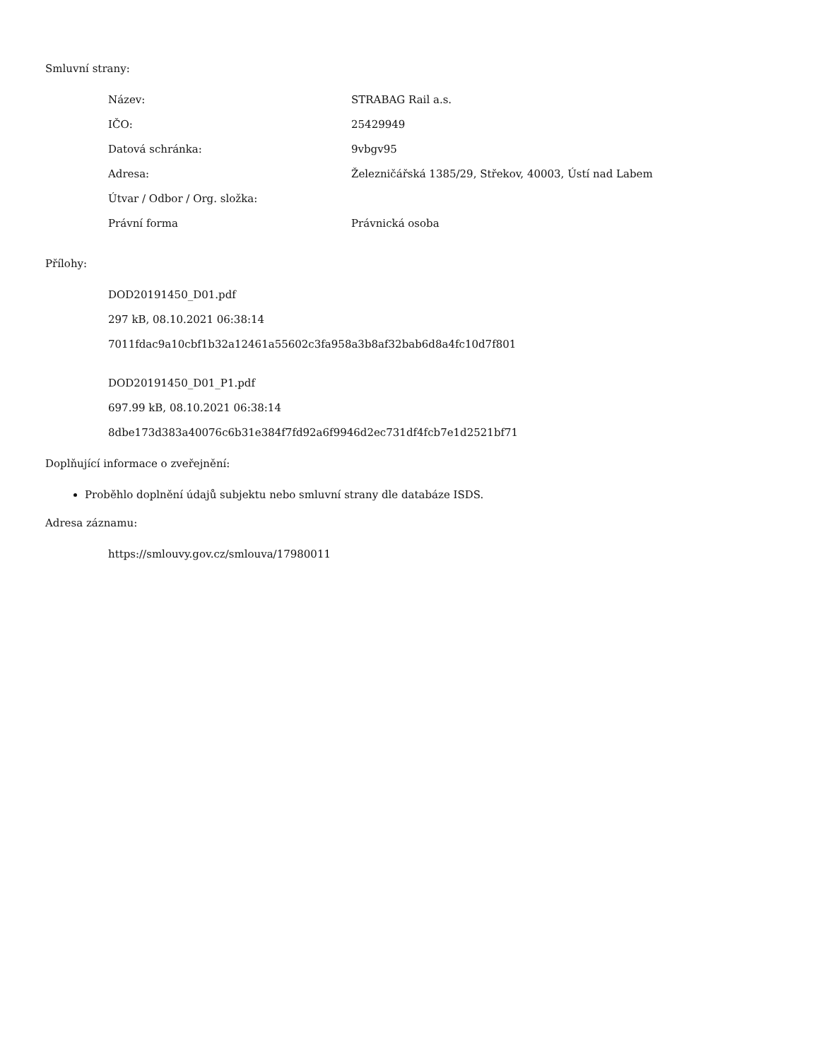Smluvní strany:
| Název: | STRABAG Rail a.s. |
| IČO: | 25429949 |
| Datová schránka: | 9vbgv95 |
| Adresa: | Železničářská 1385/29, Střekov, 40003, Ústí nad Labem |
| Útvar / Odbor / Org. složka: | |
| Právní forma | Právnická osoba |
Přílohy:
DOD20191450_D01.pdf
297 kB, 08.10.2021 06:38:14
7011fdac9a10cbf1b32a12461a55602c3fa958a3b8af32bab6d8a4fc10d7f801
DOD20191450_D01_P1.pdf
697.99 kB, 08.10.2021 06:38:14
8dbe173d383a40076c6b31e384f7fd92a6f9946d2ec731df4fcb7e1d2521bf71
Doplňující informace o zveřejnění:
Proběhlo doplnění údajů subjektu nebo smluvní strany dle databáze ISDS.
Adresa záznamu:
https://smlouvy.gov.cz/smlouva/17980011